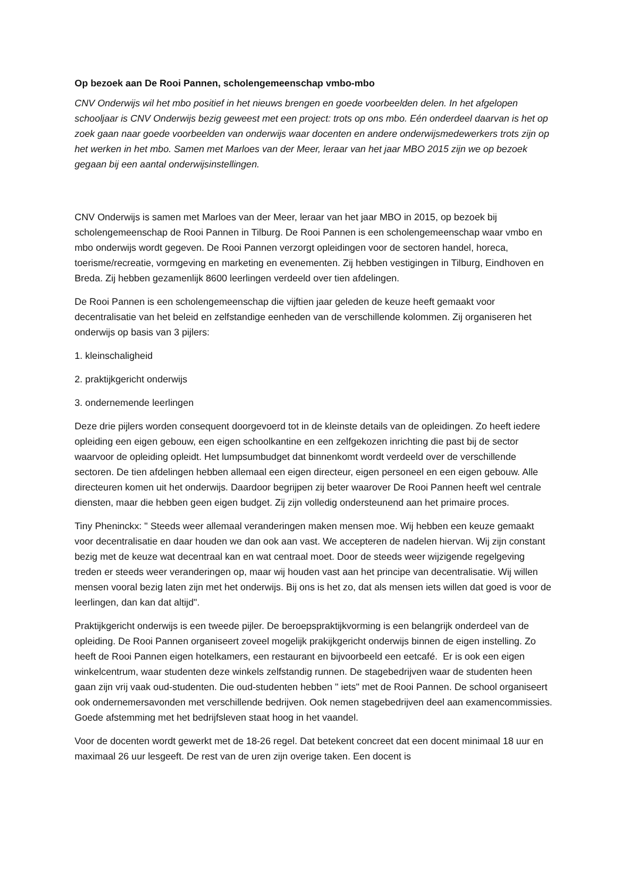Op bezoek aan De Rooi Pannen, scholengemeenschap vmbo-mbo
CNV Onderwijs wil het mbo positief in het nieuws brengen en goede voorbeelden delen. In het afgelopen schooljaar is CNV Onderwijs bezig geweest met een project: trots op ons mbo. Eén onderdeel daarvan is het op zoek gaan naar goede voorbeelden van onderwijs waar docenten en andere onderwijsmedewerkers trots zijn op het werken in het mbo. Samen met Marloes van der Meer, leraar van het jaar MBO 2015 zijn we op bezoek gegaan bij een aantal onderwijsinstellingen.
CNV Onderwijs is samen met Marloes van der Meer, leraar van het jaar MBO in 2015, op bezoek bij scholengemeenschap de Rooi Pannen in Tilburg. De Rooi Pannen is een scholengemeenschap waar vmbo en mbo onderwijs wordt gegeven. De Rooi Pannen verzorgt opleidingen voor de sectoren handel, horeca, toerisme/recreatie, vormgeving en marketing en evenementen. Zij hebben vestigingen in Tilburg, Eindhoven en Breda. Zij hebben gezamenlijk 8600 leerlingen verdeeld over tien afdelingen.
De Rooi Pannen is een scholengemeenschap die vijftien jaar geleden de keuze heeft gemaakt voor decentralisatie van het beleid en zelfstandige eenheden van de verschillende kolommen. Zij organiseren het onderwijs op basis van 3 pijlers:
1. kleinschaligheid
2. praktijkgericht onderwijs
3. ondernemende leerlingen
Deze drie pijlers worden consequent doorgevoerd tot in de kleinste details van de opleidingen. Zo heeft iedere opleiding een eigen gebouw, een eigen schoolkantine en een zelfgekozen inrichting die past bij de sector waarvoor de opleiding opleidt. Het lumpsumbudget dat binnenkomt wordt verdeeld over de verschillende sectoren. De tien afdelingen hebben allemaal een eigen directeur, eigen personeel en een eigen gebouw. Alle directeuren komen uit het onderwijs. Daardoor begrijpen zij beter waarover De Rooi Pannen heeft wel centrale diensten, maar die hebben geen eigen budget. Zij zijn volledig ondersteunend aan het primaire proces.
Tiny Pheninckx: " Steeds weer allemaal veranderingen maken mensen moe. Wij hebben een keuze gemaakt voor decentralisatie en daar houden we dan ook aan vast. We accepteren de nadelen hiervan. Wij zijn constant bezig met de keuze wat decentraal kan en wat centraal moet. Door de steeds weer wijzigende regelgeving treden er steeds weer veranderingen op, maar wij houden vast aan het principe van decentralisatie. Wij willen mensen vooral bezig laten zijn met het onderwijs. Bij ons is het zo, dat als mensen iets willen dat goed is voor de leerlingen, dan kan dat altijd".
Praktijkgericht onderwijs is een tweede pijler. De beroepspraktijkvorming is een belangrijk onderdeel van de opleiding. De Rooi Pannen organiseert zoveel mogelijk prakijkgericht onderwijs binnen de eigen instelling. Zo heeft de Rooi Pannen eigen hotelkamers, een restaurant en bijvoorbeeld een eetcafé. Er is ook een eigen winkelcentrum, waar studenten deze winkels zelfstandig runnen. De stagebedrijven waar de studenten heen gaan zijn vrij vaak oud-studenten. Die oud-studenten hebben " iets" met de Rooi Pannen. De school organiseert ook ondernemersavonden met verschillende bedrijven. Ook nemen stagebedrijven deel aan examencommissies. Goede afstemming met het bedrijfsleven staat hoog in het vaandel.
Voor de docenten wordt gewerkt met de 18-26 regel. Dat betekent concreet dat een docent minimaal 18 uur en maximaal 26 uur lesgeeft. De rest van de uren zijn overige taken. Een docent is